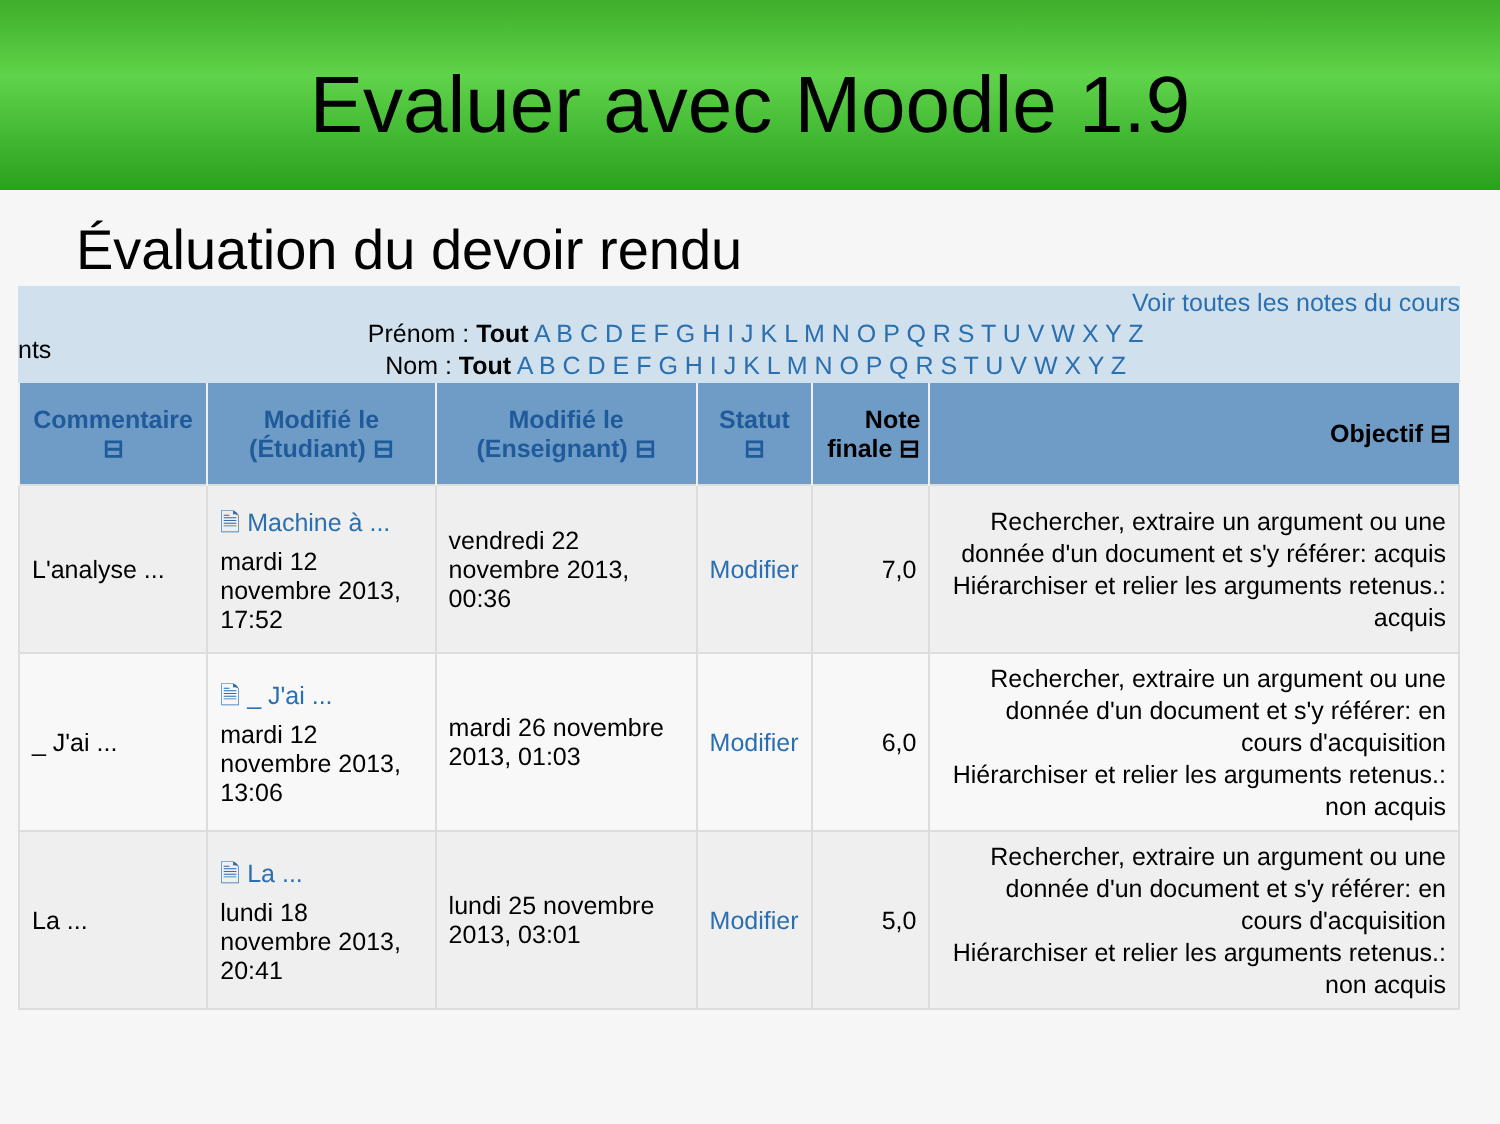Evaluer avec Moodle 1.9
Évaluation du devoir rendu
Voir toutes les notes du cours
nts
Prénom : Tout A B C D E F G H I J K L M N O P Q R S T U V W X Y Z
Nom : Tout A B C D E F G H I J K L M N O P Q R S T U V W X Y Z
| Commentaire ⊟ | Modifié le (Étudiant) ⊟ | Modifié le (Enseignant) ⊟ | Statut ⊟ | Note finale ⊟ | Objectif ⊟ |
| --- | --- | --- | --- | --- | --- |
| L'analyse ... | 🗎 Machine à ... mardi 12 novembre 2013, 17:52 | vendredi 22 novembre 2013, 00:36 | Modifier | 7,0 | Rechercher, extraire un argument ou une donnée d'un document et s'y référer: acquis Hiérarchiser et relier les arguments retenus.: acquis |
| _ J'ai ... | 🗎 _ J'ai ... mardi 12 novembre 2013, 13:06 | mardi 26 novembre 2013, 01:03 | Modifier | 6,0 | Rechercher, extraire un argument ou une donnée d'un document et s'y référer: en cours d'acquisition Hiérarchiser et relier les arguments retenus.: non acquis |
| La ... | 🗎 La ... lundi 18 novembre 2013, 20:41 | lundi 25 novembre 2013, 03:01 | Modifier | 5,0 | Rechercher, extraire un argument ou une donnée d'un document et s'y référer: en cours d'acquisition Hiérarchiser et relier les arguments retenus.: non acquis |